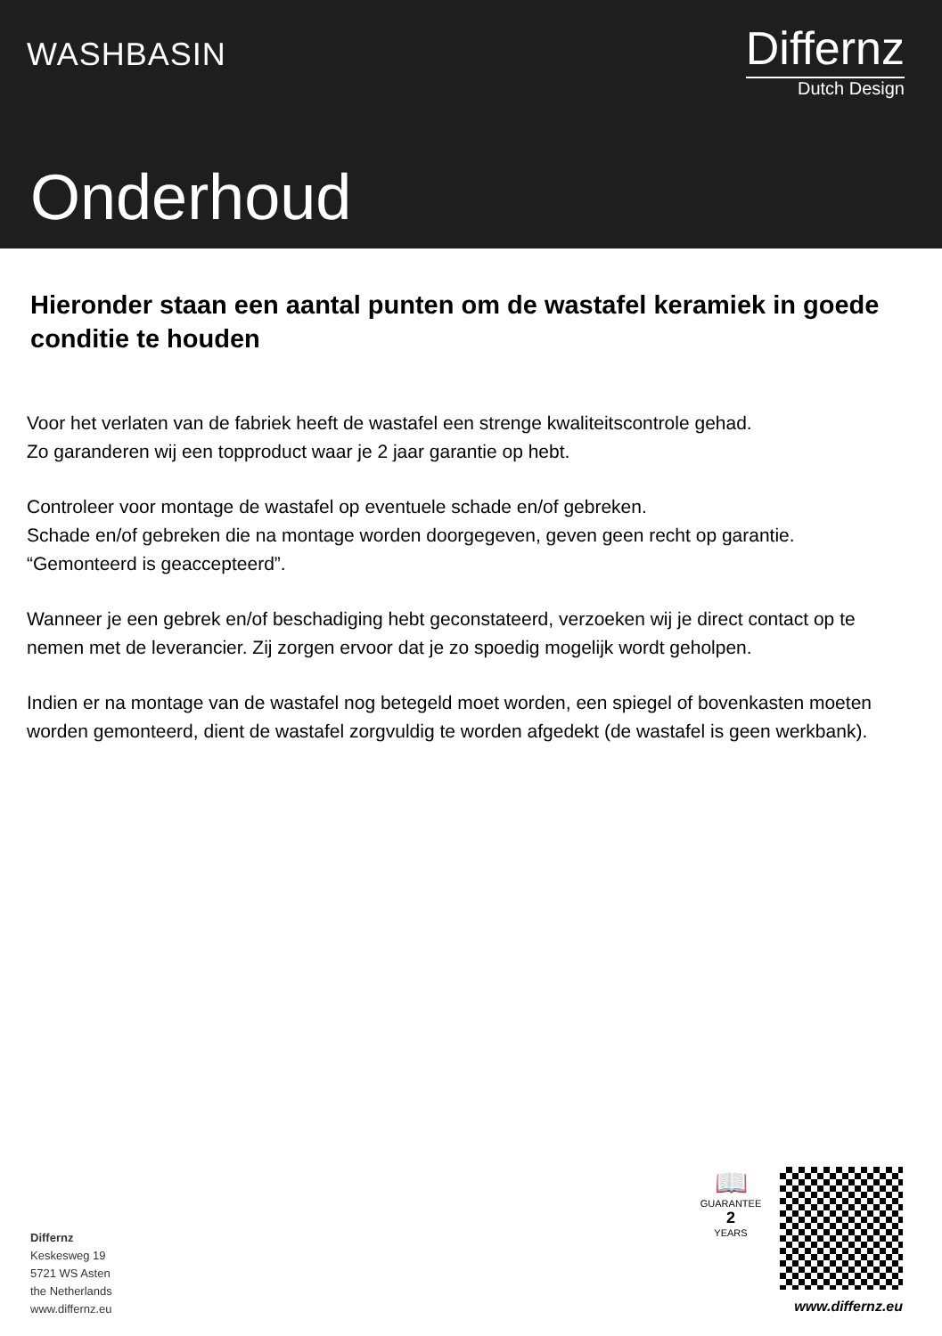WASHBASIN
Differnz
Dutch Design
Onderhoud
Hieronder staan een aantal punten om de wastafel keramiek in goede conditie te houden
Voor het verlaten van de fabriek heeft de wastafel een strenge kwaliteitscontrole gehad.
Zo garanderen wij een topproduct waar je 2 jaar garantie op hebt.
Controleer voor montage de wastafel op eventuele schade en/of gebreken.
Schade en/of gebreken die na montage worden doorgegeven, geven geen recht op garantie.
“Gemonteerd is geaccepteerd”.
Wanneer je een gebrek en/of beschadiging hebt geconstateerd, verzoeken wij je direct contact op te nemen met de leverancier. Zij zorgen ervoor dat je zo spoedig mogelijk wordt geholpen.
Indien er na montage van de wastafel nog betegeld moet worden, een spiegel of bovenkasten moeten worden gemonteerd, dient de wastafel zorgvuldig te worden afgedekt (de wastafel is geen werkbank).
Differnz
Keskesweg 19
5721 WS Asten
the Netherlands
www.differnz.eu
📖
GUARANTEE
2
YEARS
www.differnz.eu